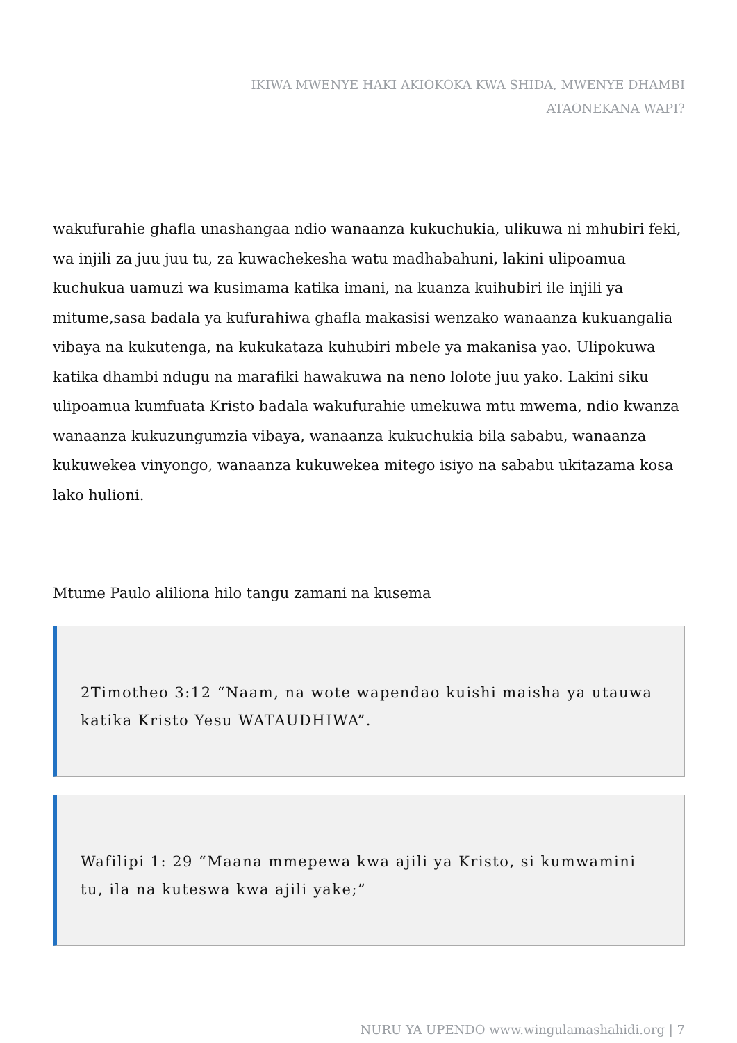IKIWA MWENYE HAKI AKIOKOKA KWA SHIDA, MWENYE DHAMBI
ATAONEKANA WAPI?
wakufurahie ghafla unashangaa ndio wanaanza kukuchukia, ulikuwa ni mhubiri feki, wa injili za juu juu tu, za kuwachekesha watu madhabahuni, lakini ulipoamua kuchukua uamuzi wa kusimama katika imani, na kuanza kuihubiri ile injili ya mitume,sasa badala ya kufurahiwa ghafla makasisi wenzako wanaanza kukuangalia vibaya na kukutenga, na kukukataza kuhubiri mbele ya makanisa yao. Ulipokuwa katika dhambi ndugu na marafiki hawakuwa na neno lolote juu yako. Lakini siku ulipoamua kumfuata Kristo badala wakufurahie umekuwa mtu mwema, ndio kwanza wanaanza kukuzungumzia vibaya, wanaanza kukuchukia bila sababu, wanaanza kukuwekea vinyongo, wanaanza kukuwekea mitego isiyo na sababu ukitazama kosa lako hulioni.
Mtume Paulo aliliona hilo tangu zamani na kusema
2Timotheo 3:12 “Naam, na wote wapendao kuishi maisha ya utauwa katika Kristo Yesu WATAUDHIWA”.
Wafilipi 1: 29 “Maana mmepewa kwa ajili ya Kristo, si kumwamini tu, ila na kuteswa kwa ajili yake;”
NURU YA UPENDO www.wingulamashahidi.org | 7